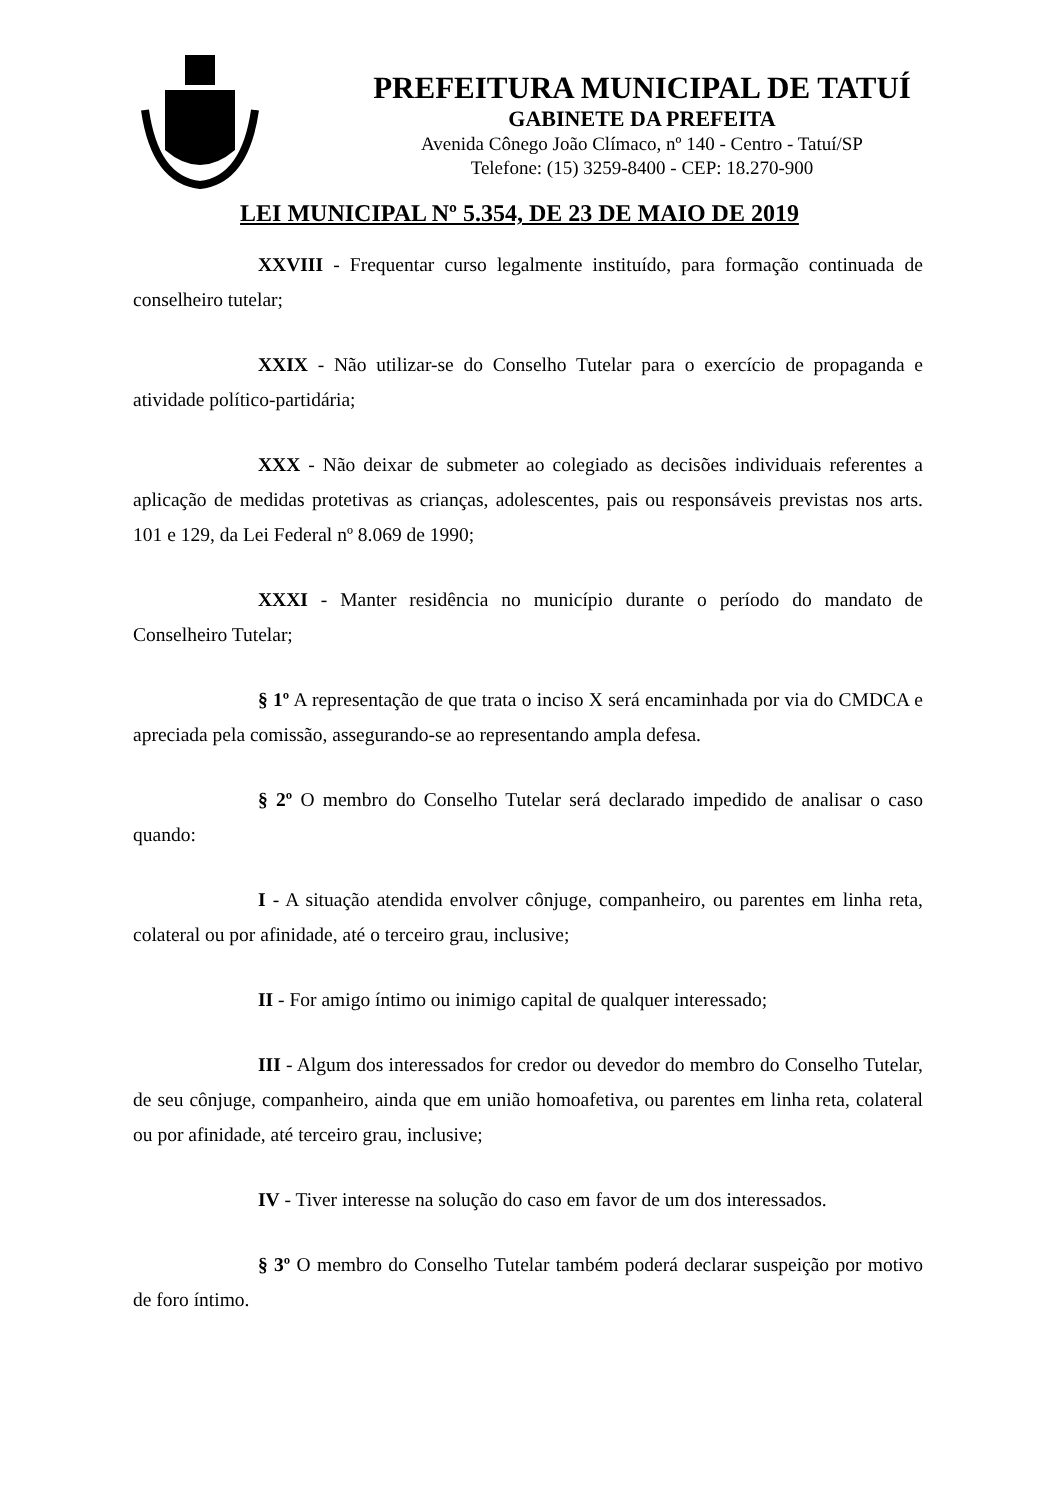PREFEITURA MUNICIPAL DE TATUÍ
GABINETE DA PREFEITA
Avenida Cônego João Clímaco, nº 140 - Centro - Tatuí/SP
Telefone: (15) 3259-8400 - CEP: 18.270-900
LEI MUNICIPAL Nº 5.354, DE 23 DE MAIO DE 2019
XXVIII - Frequentar curso legalmente instituído, para formação continuada de conselheiro tutelar;
XXIX - Não utilizar-se do Conselho Tutelar para o exercício de propaganda e atividade político-partidária;
XXX - Não deixar de submeter ao colegiado as decisões individuais referentes a aplicação de medidas protetivas as crianças, adolescentes, pais ou responsáveis previstas nos arts. 101 e 129, da Lei Federal nº 8.069 de 1990;
XXXI - Manter residência no município durante o período do mandato de Conselheiro Tutelar;
§ 1º A representação de que trata o inciso X será encaminhada por via do CMDCA e apreciada pela comissão, assegurando-se ao representando ampla defesa.
§ 2º O membro do Conselho Tutelar será declarado impedido de analisar o caso quando:
I - A situação atendida envolver cônjuge, companheiro, ou parentes em linha reta, colateral ou por afinidade, até o terceiro grau, inclusive;
II - For amigo íntimo ou inimigo capital de qualquer interessado;
III - Algum dos interessados for credor ou devedor do membro do Conselho Tutelar, de seu cônjuge, companheiro, ainda que em união homoafetiva, ou parentes em linha reta, colateral ou por afinidade, até terceiro grau, inclusive;
IV - Tiver interesse na solução do caso em favor de um dos interessados.
§ 3º O membro do Conselho Tutelar também poderá declarar suspeição por motivo de foro íntimo.